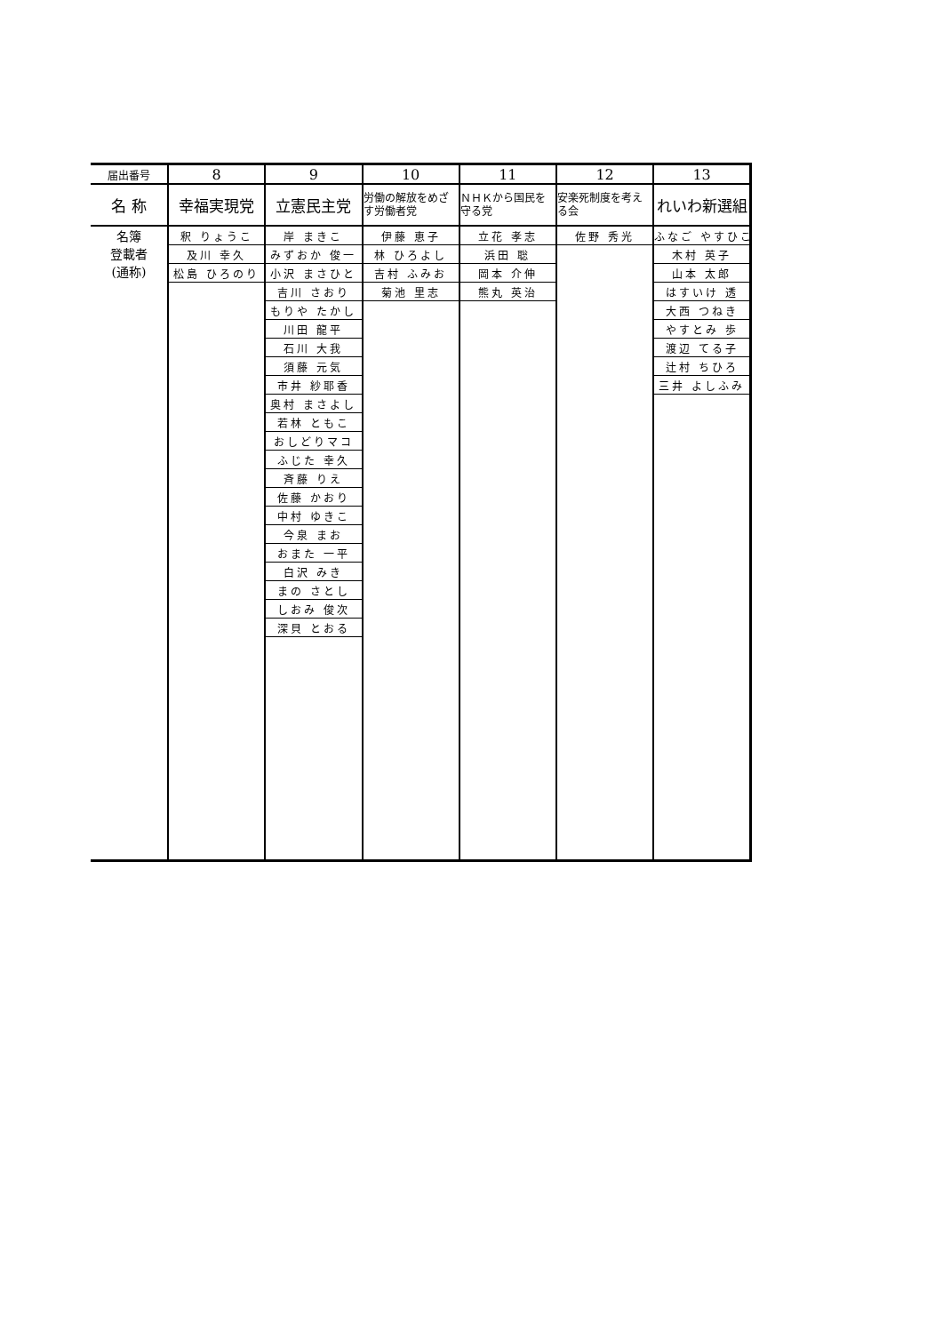| 届出番号 | 8 | 9 | 10 | 11 | 12 | 13 |
| --- | --- | --- | --- | --- | --- | --- |
| 名 称 | 幸福実現党 | 立憲民主党 | 労働の解放をめざす労働者党 | ＮＨＫから国民を守る党 | 安楽死制度を考える会 | れいわ新選組 |
| 名簿 登載者 (通称) | 釈 りょうこ | 岸 まきこ | 伊藤 恵子 | 立花 孝志 | 佐野 秀光 | ふなご やすひこ |
| | 及川 幸久 | みずおか 俊一 | 林 ひろよし | 浜田 聡 | | 木村 英子 |
| | 松島 ひろのり | 小沢 まさひと | 吉村 ふみお | 岡本 介伸 | | 山本 太郎 |
| | | 吉川 さおり | 菊池 里志 | 熊丸 英治 | | はすいけ 透 |
| | | もりや たかし | | | | 大西 つねき |
| | | 川田 龍平 | | | | やすとみ 歩 |
| | | 石川 大我 | | | | 渡辺 てる子 |
| | | 須藤 元気 | | | | 辻村 ちひろ |
| | | 市井 紗耶香 | | | | 三井 よしふみ |
| | | 奥村 まさよし | | | | |
| | | 若林 ともこ | | | | |
| | | おしどりマコ | | | | |
| | | ふじた 幸久 | | | | |
| | | 斉藤 りえ | | | | |
| | | 佐藤 かおり | | | | |
| | | 中村 ゆきこ | | | | |
| | | 今泉 まお | | | | |
| | | おまた 一平 | | | | |
| | | 白沢 みき | | | | |
| | | まの さとし | | | | |
| | | しおみ 俊次 | | | | |
| | | 深貝 とおる | | | | |